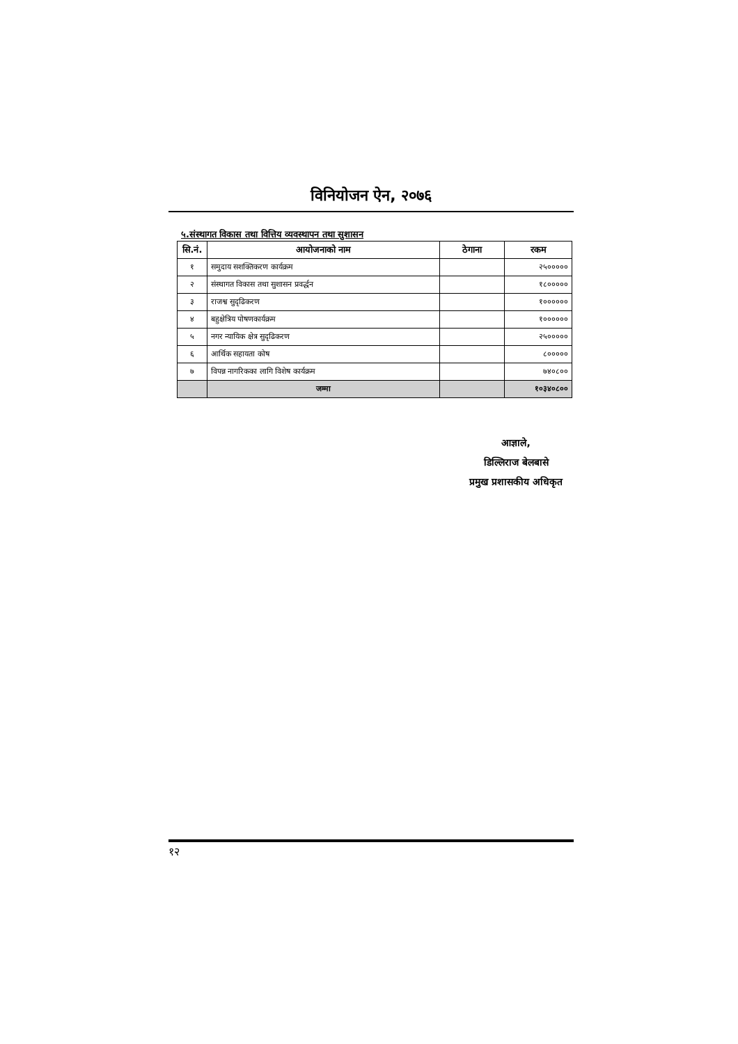विनियोजन ऐन, २०७६
५.संस्थागत विकास तथा वित्तिय व्यवस्थापन तथा सुशासन
| सि.नं. | आयोजनाको नाम | ठेगाना | रकम |
| --- | --- | --- | --- |
| १ | समुदाय सशक्तिकरण कार्यक्रम | | २५००००० |
| २ | संस्थागत विकास तथा सुशासन प्रवर्द्धन | | १८००००० |
| ३ | राजश्व सुदृढिकरण | | १०००००० |
| ४ | बहुक्षेत्रिय पोषणकार्यक्रम | | १०००००० |
| ५ | नगर न्यायिक क्षेत्र सुदृढिकरण | | २५००००० |
| ६ | आर्थिक सहायता कोष | | ८००००० |
| ७ | विपन्न नागरिकका लागि विशेष कार्यक्रम | | ७४०८०० |
| | जम्मा | | १०३४०८०० |
आज्ञाले,
डिल्लिराज बेलबासे
प्रमुख प्रशासकीय अधिकृत
१२